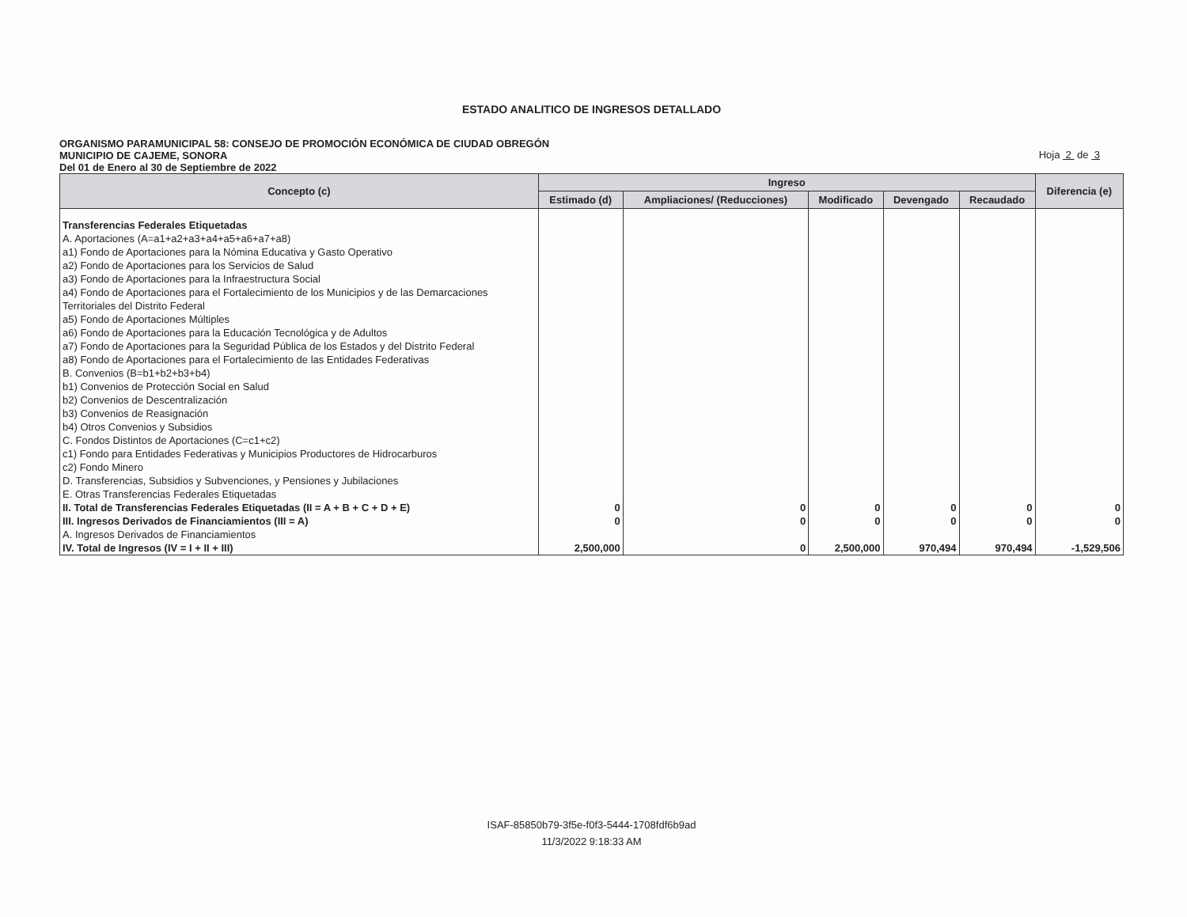ESTADO ANALITICO DE INGRESOS DETALLADO
ORGANISMO PARAMUNICIPAL 58: CONSEJO DE PROMOCIÓN ECONÓMICA DE CIUDAD OBREGÓN
MUNICIPIO DE CAJEME, SONORA
Del 01 de Enero al 30 de Septiembre de 2022
Hoja 2 de 3
| Concepto (c) | Ingreso | | | | | Diferencia (e) |
| --- | --- | --- | --- | --- | --- | --- |
| | Estimado (d) | Ampliaciones/ (Reducciones) | Modificado | Devengado | Recaudado | |
| Transferencias Federales Etiquetadas A. Aportaciones (A=a1+a2+a3+a4+a5+a6+a7+a8) a1) Fondo de Aportaciones para la Nómina Educativa y Gasto Operativo a2) Fondo de Aportaciones para los Servicios de Salud a3) Fondo de Aportaciones para la Infraestructura Social a4) Fondo de Aportaciones para el Fortalecimiento de los Municipios y de las Demarcaciones Territoriales del Distrito Federal a5) Fondo de Aportaciones Múltiples a6) Fondo de Aportaciones para la Educación Tecnológica y de Adultos a7) Fondo de Aportaciones para la Seguridad Pública de los Estados y del Distrito Federal a8) Fondo de Aportaciones para el Fortalecimiento de las Entidades Federativas B. Convenios (B=b1+b2+b3+b4) b1) Convenios de Protección Social en Salud b2) Convenios de Descentralización b3) Convenios de Reasignación b4) Otros Convenios y Subsidios C. Fondos Distintos de Aportaciones (C=c1+c2) c1) Fondo para Entidades Federativas y Municipios Productores de Hidrocarburos c2) Fondo Minero D. Transferencias, Subsidios y Subvenciones, y Pensiones y Jubilaciones E. Otras Transferencias Federales Etiquetadas | | | | | | |
| II. Total de Transferencias Federales Etiquetadas (II = A + B + C + D + E) | 0 | 0 | 0 | 0 | 0 | 0 |
| III. Ingresos Derivados de Financiamientos (III = A) | 0 | 0 | 0 | 0 | 0 | 0 |
| A. Ingresos Derivados de Financiamientos | | | | | | |
| IV. Total de Ingresos (IV = I + II + III) | 2,500,000 | 0 | 2,500,000 | 970,494 | 970,494 | -1,529,506 |
ISAF-85850b79-3f5e-f0f3-5444-1708fdf6b9ad
11/3/2022 9:18:33 AM